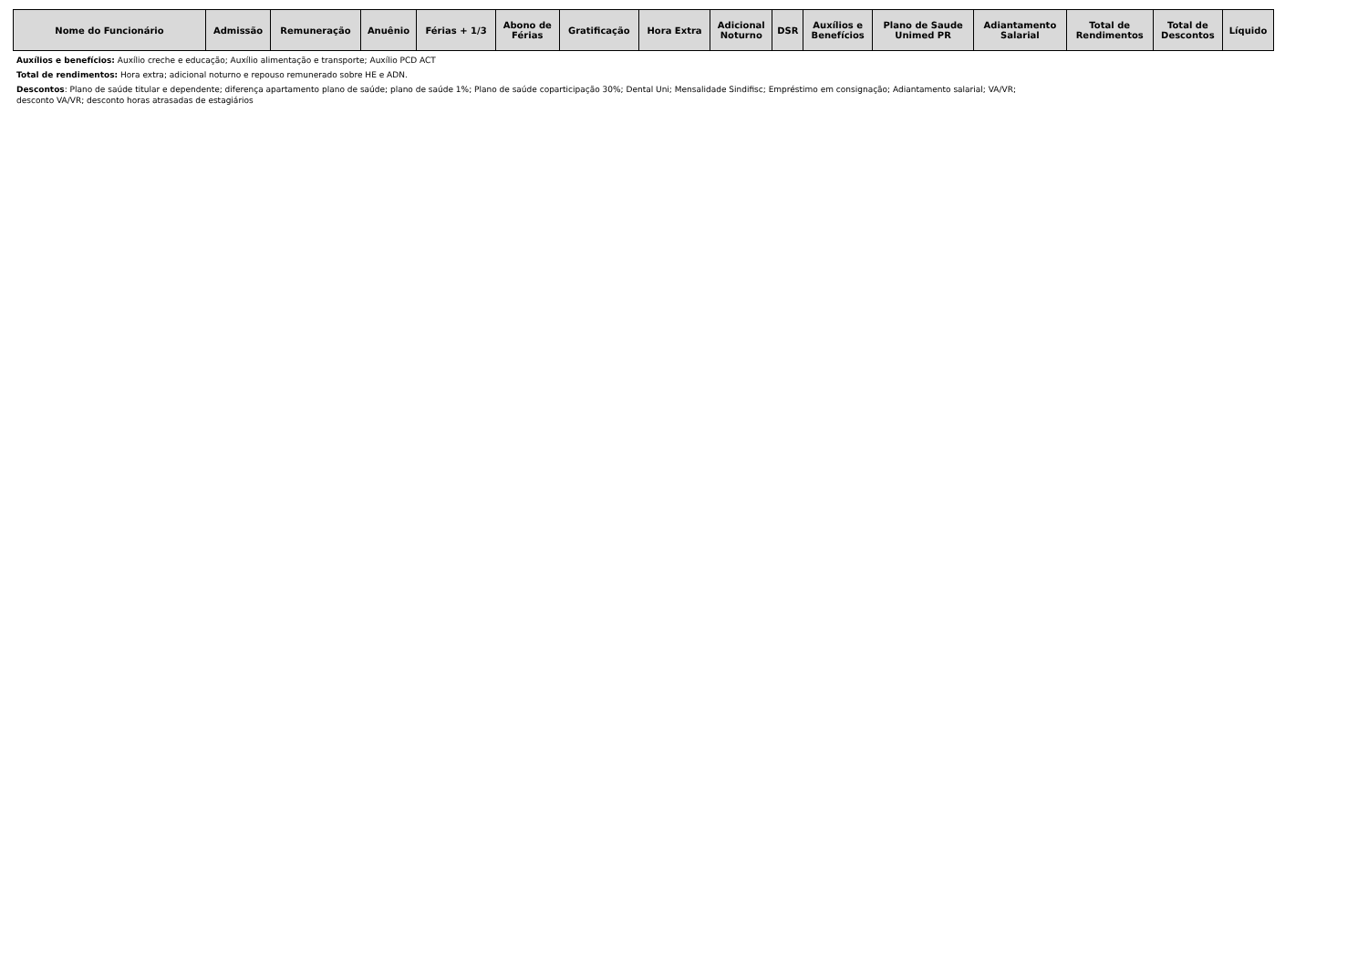| Nome do Funcionário | Admissão | Remuneração | Anuênio | Férias + 1/3 | Abono de Férias | Gratificação | Hora Extra | Adicional Noturno | DSR | Auxílios e Benefícios | Plano de Saude Unimed PR | Adiantamento Salarial | Total de Rendimentos | Total de Descontos | Líquido |
| --- | --- | --- | --- | --- | --- | --- | --- | --- | --- | --- | --- | --- | --- | --- | --- |
Auxílios e benefícios: Auxílio creche e educação; Auxílio alimentação e transporte; Auxílio PCD ACT
Total de rendimentos: Hora extra; adicional noturno e repouso remunerado sobre HE e ADN.
Descontos: Plano de saúde titular e dependente; diferença apartamento plano de saúde; plano de saúde 1%; Plano de saúde coparticipação 30%; Dental Uni; Mensalidade Sindifisc; Empréstimo em consignação; Adiantamento salarial; VA/VR;
desconto VA/VR; desconto horas atrasadas de estagiários